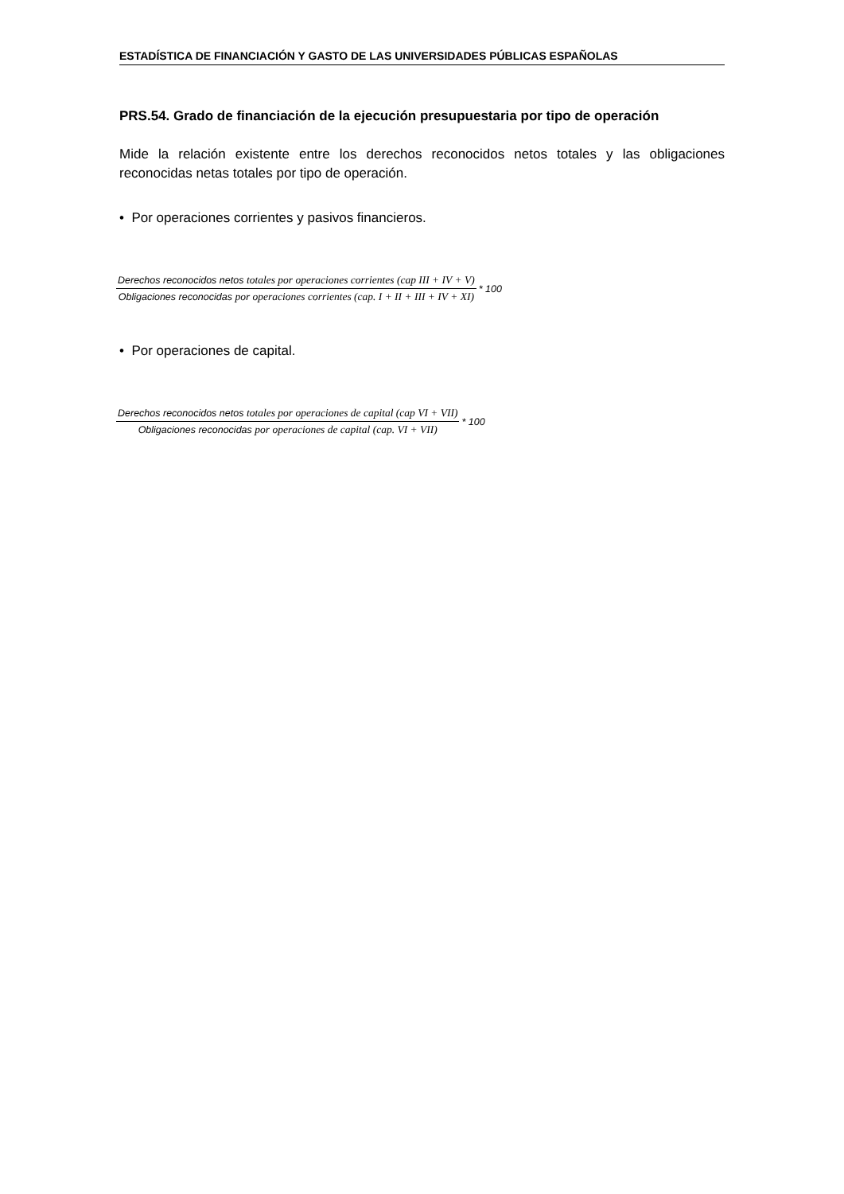ESTADÍSTICA DE FINANCIACIÓN Y GASTO DE LAS UNIVERSIDADES PÚBLICAS ESPAÑOLAS
PRS.54. Grado de financiación de la ejecución presupuestaria por tipo de operación
Mide la relación existente entre los derechos reconocidos netos totales y las obligaciones reconocidas netas totales por tipo de operación.
• Por operaciones corrientes y pasivos financieros.
Derechos reconocidos netos totales por operaciones corrientes (cap III + IV + V)
Obligaciones reconocidas por operaciones corrientes (cap. I + II + III + IV + XI)
* 100
• Por operaciones de capital.
Derechos reconocidos netos totales por operaciones de capital (cap VI + VII)
Obligaciones reconocidas por operaciones de capital (cap. VI + VII)
* 100